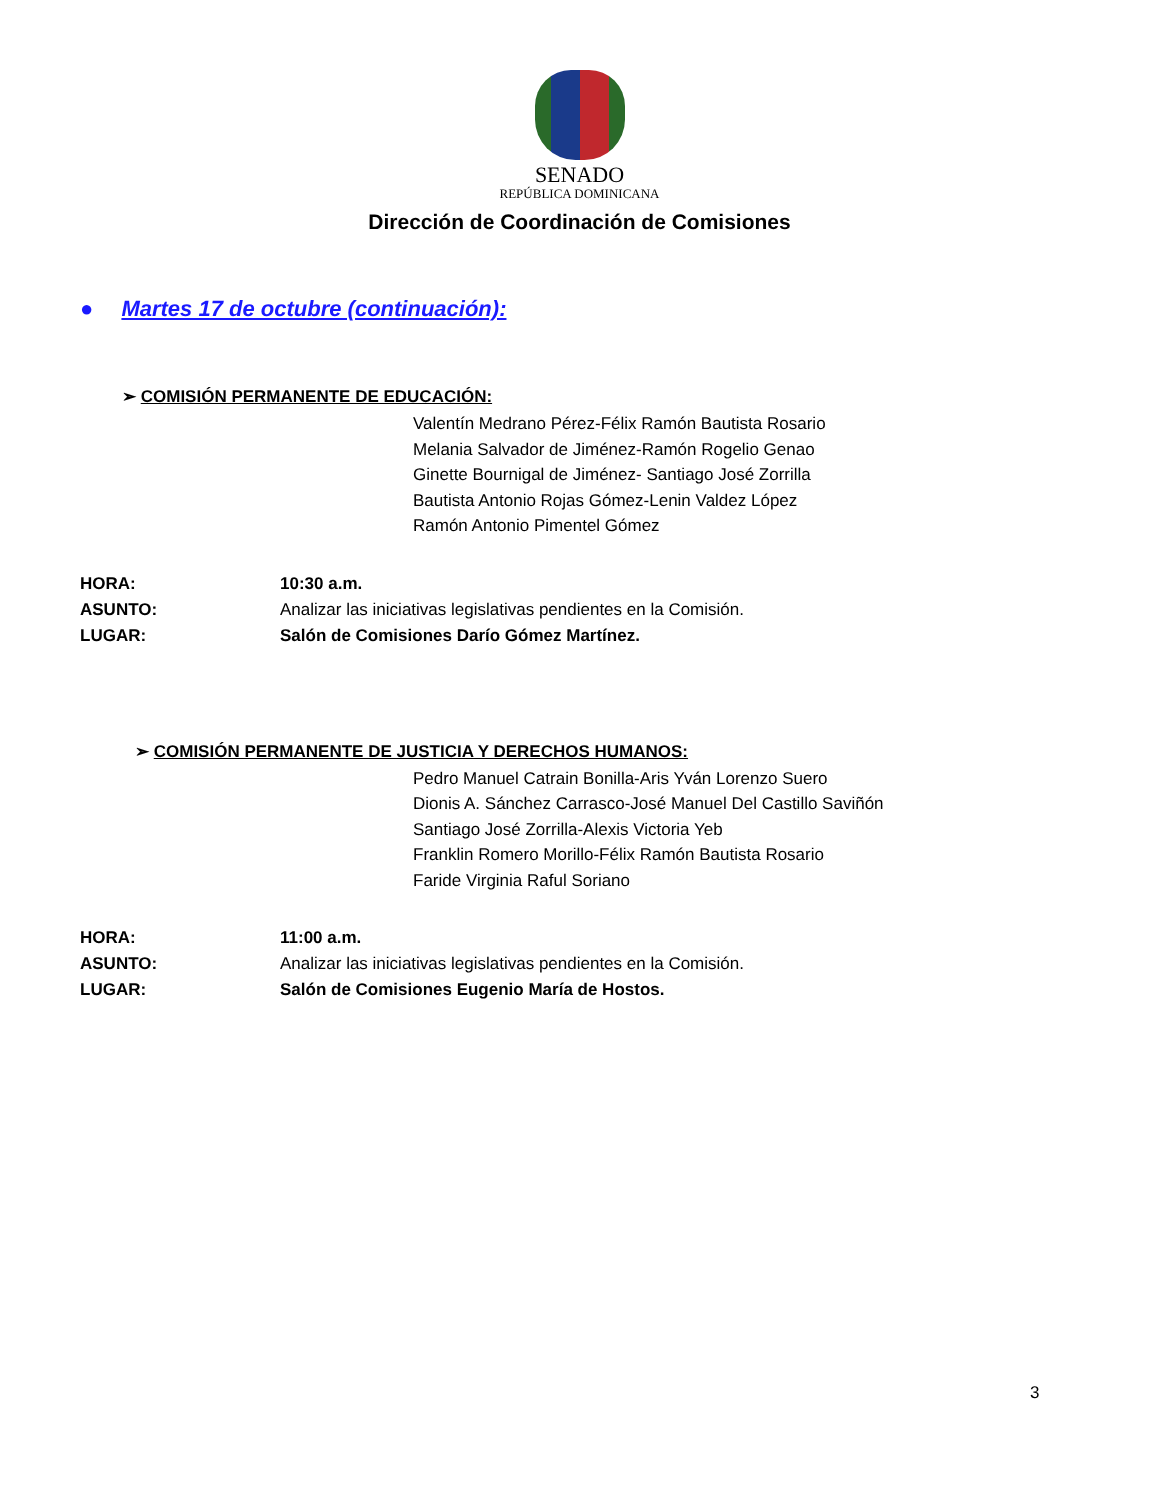SENADO
REPÚBLICA DOMINICANA
Dirección de Coordinación de Comisiones
● Martes 17 de octubre (continuación):
➢ COMISIÓN PERMANENTE DE EDUCACIÓN:
Valentín Medrano Pérez-Félix Ramón Bautista Rosario
Melania Salvador de Jiménez-Ramón Rogelio Genao
Ginette Bournigal de Jiménez- Santiago José Zorrilla
Bautista Antonio Rojas Gómez-Lenin Valdez López
Ramón Antonio Pimentel Gómez
| HORA: | 10:30 a.m. |
| ASUNTO: | Analizar las iniciativas legislativas pendientes en la Comisión. |
| LUGAR: | Salón de Comisiones Darío Gómez Martínez. |
➢ COMISIÓN PERMANENTE DE JUSTICIA Y DERECHOS HUMANOS:
Pedro Manuel Catrain Bonilla-Aris Yván Lorenzo Suero
Dionis A. Sánchez Carrasco-José Manuel Del Castillo Saviñón
Santiago José Zorrilla-Alexis Victoria Yeb
Franklin Romero Morillo-Félix Ramón Bautista Rosario
Faride Virginia Raful Soriano
| HORA: | 11:00 a.m. |
| ASUNTO: | Analizar las iniciativas legislativas pendientes en la Comisión. |
| LUGAR: | Salón de Comisiones Eugenio María de Hostos. |
3